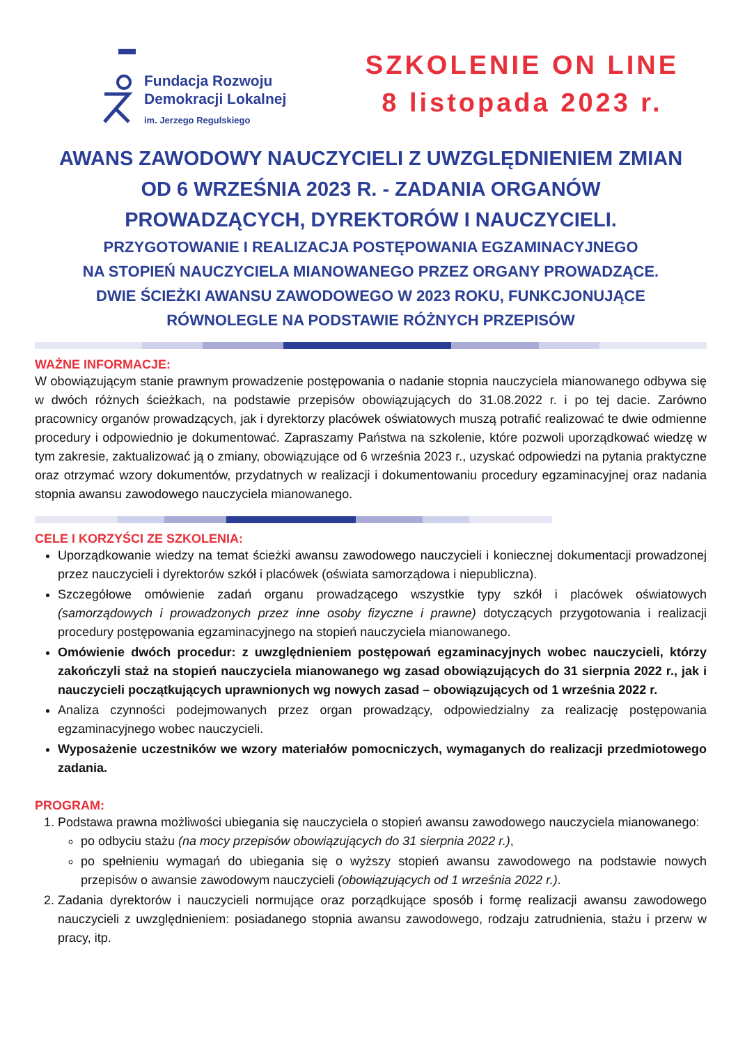Fundacja Rozwoju
Demokracji Lokalnej
im. Jerzego Regulskiego
SZKOLENIE ON LINE
8 listopada 2023 r.
AWANS ZAWODOWY NAUCZYCIELI Z UWZGLĘDNIENIEM ZMIAN
OD 6 WRZEŚNIA 2023 R. - ZADANIA ORGANÓW
PROWADZĄCYCH, DYREKTORÓW I NAUCZYCIELI.
PRZYGOTOWANIE I REALIZACJA POSTĘPOWANIA EGZAMINACYJNEGO
NA STOPIEŃ NAUCZYCIELA MIANOWANEGO PRZEZ ORGANY PROWADZĄCE.
DWIE ŚCIEŻKI AWANSU ZAWODOWEGO W 2023 ROKU, FUNKCJONUJĄCE
RÓWNOLEGLE NA PODSTAWIE RÓŻNYCH PRZEPISÓW
WAŻNE INFORMACJE:
W obowiązującym stanie prawnym prowadzenie postępowania o nadanie stopnia nauczyciela mianowanego odbywa się w dwóch różnych ścieżkach, na podstawie przepisów obowiązujących do 31.08.2022 r. i po tej dacie. Zarówno pracownicy organów prowadzących, jak i dyrektorzy placówek oświatowych muszą potrafić realizować te dwie odmienne procedury i odpowiednio je dokumentować. Zapraszamy Państwa na szkolenie, które pozwoli uporządkować wiedzę w tym zakresie, zaktualizować ją o zmiany, obowiązujące od 6 września 2023 r., uzyskać odpowiedzi na pytania praktyczne oraz otrzymać wzory dokumentów, przydatnych w realizacji i dokumentowaniu procedury egzaminacyjnej oraz nadania stopnia awansu zawodowego nauczyciela mianowanego.
CELE I KORZYŚCI ZE SZKOLENIA:
Uporządkowanie wiedzy na temat ścieżki awansu zawodowego nauczycieli i koniecznej dokumentacji prowadzonej przez nauczycieli i dyrektorów szkół i placówek (oświata samorządowa i niepubliczna).
Szczegółowe omówienie zadań organu prowadzącego wszystkie typy szkół i placówek oświatowych (samorządowych i prowadzonych przez inne osoby fizyczne i prawne) dotyczących przygotowania i realizacji procedury postępowania egzaminacyjnego na stopień nauczyciela mianowanego.
Omówienie dwóch procedur: z uwzględnieniem postępowań egzaminacyjnych wobec nauczycieli, którzy zakończyli staż na stopień nauczyciela mianowanego wg zasad obowiązujących do 31 sierpnia 2022 r., jak i nauczycieli początkujących uprawnionych wg nowych zasad – obowiązujących od 1 września 2022 r.
Analiza czynności podejmowanych przez organ prowadzący, odpowiedzialny za realizację postępowania egzaminacyjnego wobec nauczycieli.
Wyposażenie uczestników we wzory materiałów pomocniczych, wymaganych do realizacji przedmiotowego zadania.
PROGRAM:
1. Podstawa prawna możliwości ubiegania się nauczyciela o stopień awansu zawodowego nauczyciela mianowanego:
po odbyciu stażu (na mocy przepisów obowiązujących do 31 sierpnia 2022 r.),
po spełnieniu wymagań do ubiegania się o wyższy stopień awansu zawodowego na podstawie nowych przepisów o awansie zawodowym nauczycieli (obowiązujących od 1 września 2022 r.).
2. Zadania dyrektorów i nauczycieli normujące oraz porządkujące sposób i formę realizacji awansu zawodowego nauczycieli z uwzględnieniem: posiadanego stopnia awansu zawodowego, rodzaju zatrudnienia, stażu i przerw w pracy, itp.